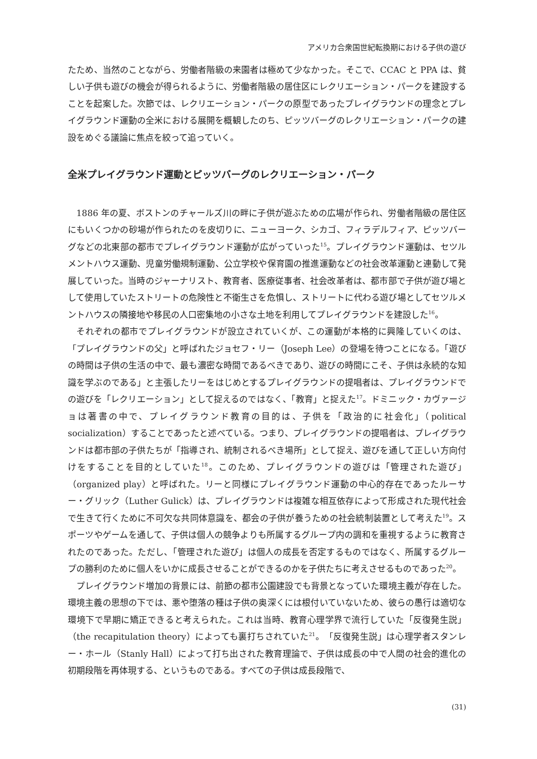アメリカ合衆国世紀転換期における子供の遊び
たため、当然のことながら、労働者階級の来園者は極めて少なかった。そこで、CCAC と PPA は、貧しい子供も遊びの機会が得られるように、労働者階級の居住区にレクリエーション・パークを建設することを起案した。次節では、レクリエーション・パークの原型であったプレイグラウンドの理念とプレイグラウンド運動の全米における展開を概観したのち、ピッツバーグのレクリエーション・パークの建設をめぐる議論に焦点を絞って追っていく。
全米プレイグラウンド運動とピッツバーグのレクリエーション・パーク
1886 年の夏、ボストンのチャールズ川の畔に子供が遊ぶための広場が作られ、労働者階級の居住区にもいくつかの砂場が作られたのを皮切りに、ニューヨーク、シカゴ、フィラデルフィア、ピッツバーグなどの北東部の都市でプレイグラウンド運動が広がっていった<sup>15</sup>。プレイグラウンド運動は、セツルメントハウス運動、児童労働規制運動、公立学校や保育園の推進運動などの社会改革運動と連動して発展していった。当時のジャーナリスト、教育者、医療従事者、社会改革者は、都市部で子供が遊び場として使用していたストリートの危険性と不衛生さを危惧し、ストリートに代わる遊び場としてセツルメントハウスの隣接地や移民の人口密集地の小さな土地を利用してプレイグラウンドを建設した<sup>16</sup>。
それぞれの都市でプレイグラウンドが設立されていくが、この運動が本格的に興隆していくのは、「プレイグラウンドの父」と呼ばれたジョセフ・リー（Joseph Lee）の登場を待つことになる。「遊びの時間は子供の生活の中で、最も濃密な時間であるべきであり、遊びの時間にこそ、子供は永続的な知識を学ぶのである」と主張したリーをはじめとするプレイグラウンドの提唱者は、プレイグラウンドでの遊びを「レクリエーション」として捉えるのではなく、「教育」と捉えた<sup>17</sup>。ドミニック・カヴァージョは著書の中で、プレイグラウンド教育の目的は、子供を「政治的に社会化」（political socialization）することであったと述べている。つまり、プレイグラウンドの提唱者は、プレイグラウンドは都市部の子供たちが「指導され、統制されるべき場所」として捉え、遊びを通して正しい方向付けをすることを目的としていた<sup>18</sup>。このため、プレイグラウンドの遊びは「管理された遊び」（organized play）と呼ばれた。リーと同様にプレイグラウンド運動の中心的存在であったルーサー・グリック（Luther Gulick）は、プレイグラウンドは複雑な相互依存によって形成された現代社会で生きて行くために不可欠な共同体意識を、都会の子供が養うための社会統制装置として考えた<sup>19</sup>。スポーツやゲームを通して、子供は個人の競争よりも所属するグループ内の調和を重視するように教育されたのであった。ただし、「管理された遊び」は個人の成長を否定するものではなく、所属するグループの勝利のために個人をいかに成長させることができるのかを子供たちに考えさせるものであった<sup>20</sup>。
プレイグラウンド増加の背景には、前節の都市公園建設でも背景となっていた環境主義が存在した。環境主義の思想の下では、悪や堕落の種は子供の奥深くには根付いていないため、彼らの愚行は適切な環境下で早期に矯正できると考えられた。これは当時、教育心理学界で流行していた「反復発生説」（the recapitulation theory）によっても裏打ちされていた<sup>21</sup>。「反復発生説」は心理学者スタンレー・ホール（Stanly Hall）によって打ち出された教育理論で、子供は成長の中で人間の社会的進化の初期段階を再体現する、というものである。すべての子供は成長段階で、
(31)